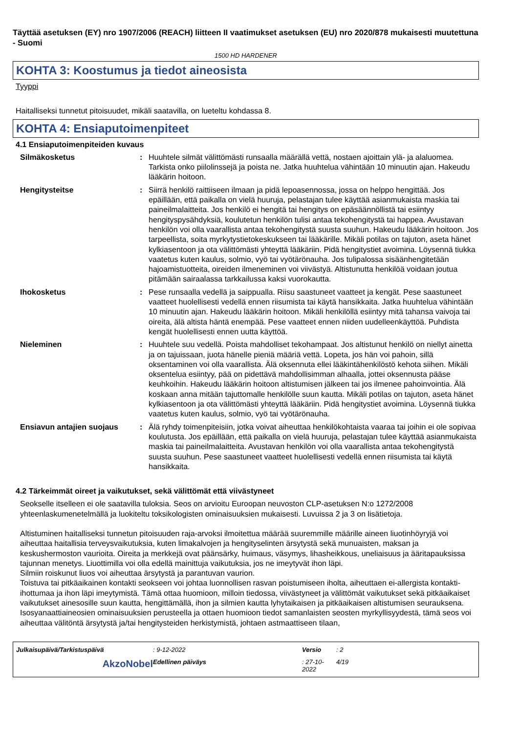Täyttää asetuksen (EY) nro 1907/2006 (REACH) liitteen II vaatimukset asetuksen (EU) nro 2020/878 mukaisesti muutettuna - Suomi
1500 HD HARDENER
KOHTA 3: Koostumus ja tiedot aineosista
Tyyppi
Haitalliseksi tunnetut pitoisuudet, mikäli saatavilla, on lueteltu kohdassa 8.
KOHTA 4: Ensiaputoimenpiteet
4.1 Ensiaputoimenpiteiden kuvaus
Silmäkosketus : Huuhtele silmät välittömästi runsaalla määrällä vettä, nostaen ajoittain ylä- ja alaluomea. Tarkista onko piilolinssejä ja poista ne. Jatka huuhtelua vähintään 10 minuutin ajan. Hakeudu lääkärin hoitoon.
Hengitysteitse : Siirrä henkilö raittiiseen ilmaan ja pidä lepoasennossa, jossa on helppo hengittää. Jos epäillään, että paikalla on vielä huuruja, pelastajan tulee käyttää asianmukaista maskia tai paineilmalaitteita. Jos henkilö ei hengitä tai hengitys on epäsäännöllistä tai esiintyy hengityspysähdyksiä, koulutetun henkilön tulisi antaa tekohengitystä tai happea. Avustavan henkilön voi olla vaarallista antaa tekohengitystä suusta suuhun. Hakeudu lääkärin hoitoon. Jos tarpeellista, soita myrkytystietokeskukseen tai lääkärille. Mikäli potilas on tajuton, aseta hänet kylkiasentoon ja ota välittömästi yhteyttä lääkäriin. Pidä hengitystiet avoimina. Löysennä tiukka vaatetus kuten kaulus, solmio, vyö tai vyötärönauha. Jos tulipalossa sisäänhengitetään hajoamistuotteita, oireiden ilmeneminen voi viivästyä. Altistunutta henkilöä voidaan joutua pitämään sairaalassa tarkkailussa kaksi vuorokautta.
Ihokosketus : Pese runsaalla vedellä ja saippualla. Riisu saastuneet vaatteet ja kengät. Pese saastuneet vaatteet huolellisesti vedellä ennen riisumista tai käytä hansikkaita. Jatka huuhtelua vähintään 10 minuutin ajan. Hakeudu lääkärin hoitoon. Mikäli henkilöllä esiintyy mitä tahansa vaivoja tai oireita, älä altista häntä enempää. Pese vaatteet ennen niiden uudelleenkäyttöä. Puhdista kengät huolellisesti ennen uutta käyttöä.
Nieleminen : Huuhtele suu vedellä. Poista mahdolliset tekohampaat. Jos altistunut henkilö on niellyt ainetta ja on tajuissaan, juota hänelle pieniä määriä vettä. Lopeta, jos hän voi pahoin, sillä oksentaminen voi olla vaarallista. Älä oksennuta ellei lääkintähenkilöstö kehota siihen. Mikäli oksentelua esiintyy, pää on pidettävä mahdollisimman alhaalla, jottei oksennusta pääse keuhkoihin. Hakeudu lääkärin hoitoon altistumisen jälkeen tai jos ilmenee pahoinvointia. Älä koskaan anna mitään tajuttomalle henkilölle suun kautta. Mikäli potilas on tajuton, aseta hänet kylkiasentoon ja ota välittömästi yhteyttä lääkäriin. Pidä hengitystiet avoimina. Löysennä tiukka vaatetus kuten kaulus, solmio, vyö tai vyötärönauha.
Ensiavun antajien suojaus : Älä ryhdy toimenpiteisiin, jotka voivat aiheuttaa henkilökohtaista vaaraa tai joihin ei ole sopivaa koulutusta. Jos epäillään, että paikalla on vielä huuruja, pelastajan tulee käyttää asianmukaista maskia tai paineilmalaitteita. Avustavan henkilön voi olla vaarallista antaa tekohengitystä suusta suuhun. Pese saastuneet vaatteet huolellisesti vedellä ennen riisumista tai käytä hansikkaita.
4.2 Tärkeimmät oireet ja vaikutukset, sekä välittömät että viivästyneet
Seokselle itselleen ei ole saatavilla tuloksia. Seos on arvioitu Euroopan neuvoston CLP-asetuksen N:o 1272/2008 yhteenlaskumenetelmällä ja luokiteltu toksikologisten ominaisuuksien mukaisesti. Luvuissa 2 ja 3 on lisätietoja.
Altistuminen haitalliseksi tunnetun pitoisuuden raja-arvoksi ilmoitettua määrää suuremmille määrille aineen liuotinhöyryjä voi aiheuttaa haitallisia terveysvaikutuksia, kuten limakalvojen ja hengityselinten ärsytystä sekä munuaisten, maksan ja keskushermoston vaurioita. Oireita ja merkkejä ovat päänsärky, huimaus, väsymys, lihasheikkous, uneliaisuus ja ääritapauksissa tajunnan menetys. Liuottimilla voi olla edellä mainittuja vaikutuksia, jos ne imeytyvät ihon läpi.
Silmiin roiskunut liuos voi aiheuttaa ärsytystä ja parantuvan vaurion.
Toistuva tai pitkäaikainen kontakti seokseen voi johtaa luonnollisen rasvan poistumiseen iholta, aiheuttaen ei-allergista kontakti-ihottumaa ja ihon läpi imeytymistä. Tämä ottaa huomioon, milloin tiedossa, viivästyneet ja välittömät vaikutukset sekä pitkäaikaiset vaikutukset ainesosille suun kautta, hengittämällä, ihon ja silmien kautta lyhytaikaisen ja pitkäaikaisen altistumisen seurauksena.
Isosyanaattiaineosien ominaisuuksien perusteella ja ottaen huomioon tiedot samanlaisten seosten myrkyllisyydestä, tämä seos voi aiheuttaa välitöntä ärsytystä ja/tai hengitysteiden herkistymistä, johtaen astmaattiseen tilaan,
Julkaisupäivä/Tarkistuspäivä: 9-12-2022 Versio: 2 Edellinen päiväys: 27-10-2022 4/19 AkzoNobel